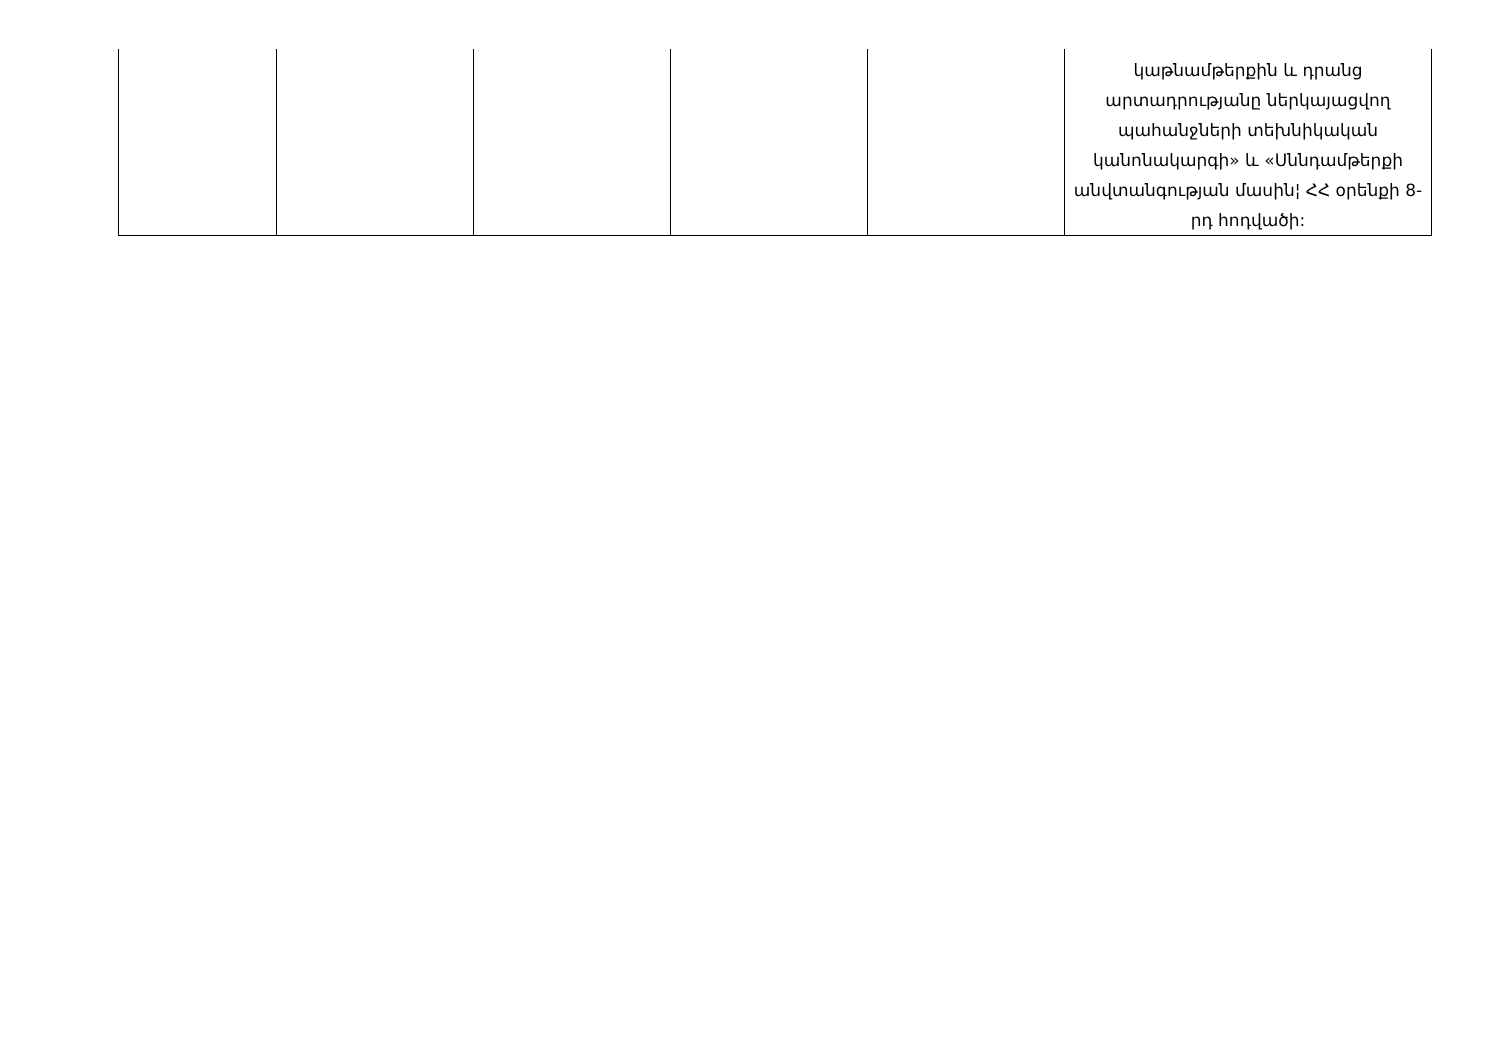| | | | | | կաթնամթերքին և դրանց արտադրությանը ներկայացվող պահանջների տեխնիկական կանոնակարգի» և «Սննդամթերքի անվտանգության մասին¦ ՀՀ օրենքի 8-րդ հոդվածի: |